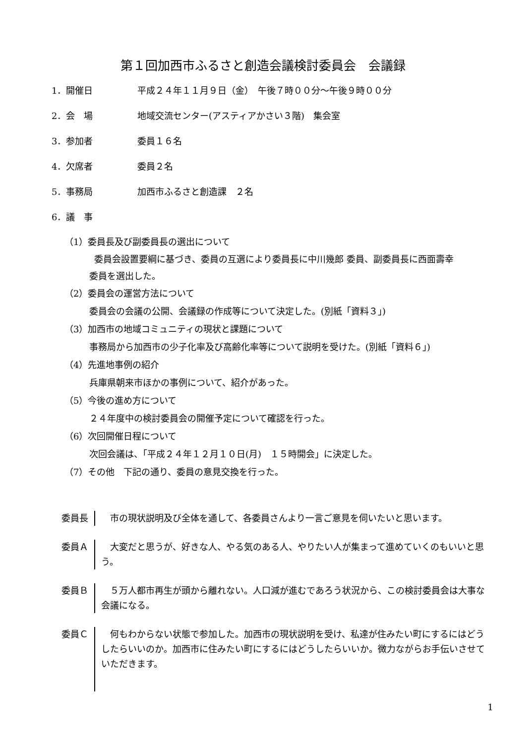第１回加西市ふるさと創造会議検討委員会　会議録
1．開催日 平成２４年１１月９日（金）　午後７時００分～午後９時００分
2．会　場 地域交流センター(アスティアかさい３階)　集会室
3．参加者 委員１６名
4．欠席者 委員２名
5．事務局 加西市ふるさと創造課　２名
6．議　事
（1）委員長及び副委員長の選出について
委員会設置要綱に基づき、委員の互選により委員長に中川幾郎 委員、副委員長に西面壽幸
委員を選出した。
（2）委員会の運営方法について
委員会の会議の公開、会議録の作成等について決定した。(別紙「資料３」)
（3）加西市の地域コミュニティの現状と課題について
事務局から加西市の少子化率及び高齢化率等について説明を受けた。(別紙「資料６」)
（4）先進地事例の紹介
兵庫県朝来市ほかの事例について、紹介があった。
（5）今後の進め方について
２４年度中の検討委員会の開催予定について確認を行った。
（6）次回開催日程について
次回会議は、「平成２４年１２月１０日(月)　１５時開会」に決定した。
（7）その他　下記の通り、委員の意見交換を行った。
委員長
　市の現状説明及び全体を通して、各委員さんより一言ご意見を伺いたいと思います。
委員Ａ
　大変だと思うが、好きな人、やる気のある人、やりたい人が集まって進めていくのもいいと思う。
委員Ｂ
　５万人都市再生が頭から離れない。人口減が進むであろう状況から、この検討委員会は大事な会議になる。
委員Ｃ
　何もわからない状態で参加した。加西市の現状説明を受け、私達が住みたい町にするにはどうしたらいいのか。加西市に住みたい町にするにはどうしたらいいか。微力ながらお手伝いさせていただきます。
1